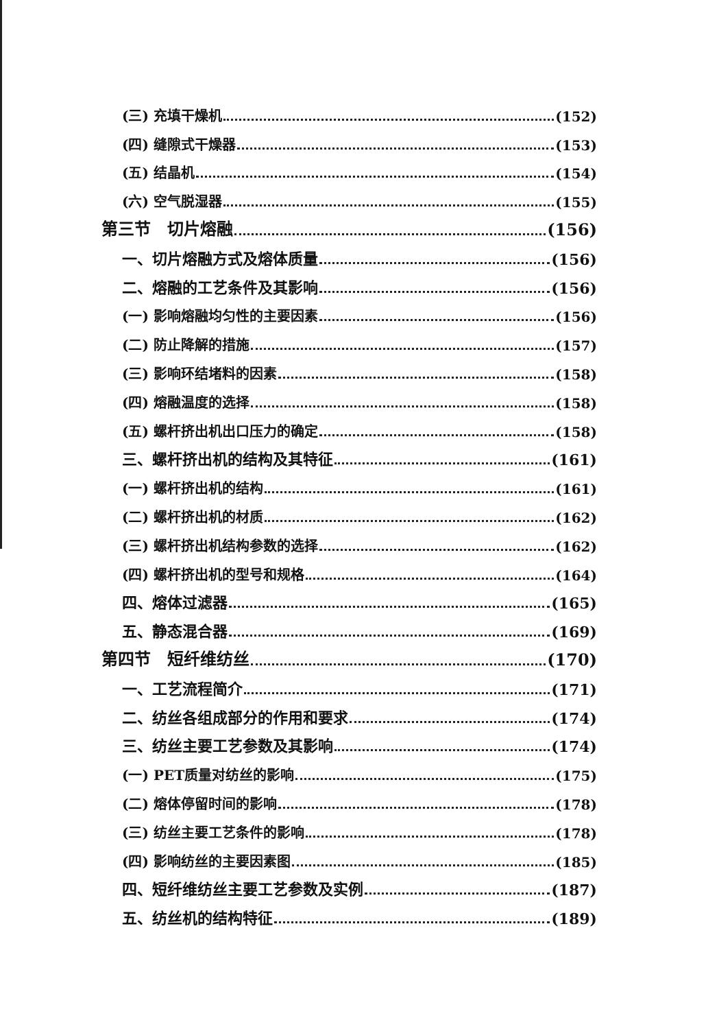(三) 充填干燥机 (152)
(四) 缝隙式干燥器 (153)
(五) 结晶机 (154)
(六) 空气脱湿器 (155)
第三节　切片熔融 (156)
一、切片熔融方式及熔体质量 (156)
二、熔融的工艺条件及其影响 (156)
(一) 影响熔融均匀性的主要因素 (156)
(二) 防止降解的措施 (157)
(三) 影响环结堵料的因素 (158)
(四) 熔融温度的选择 (158)
(五) 螺杆挤出机出口压力的确定 (158)
三、螺杆挤出机的结构及其特征 (161)
(一) 螺杆挤出机的结构 (161)
(二) 螺杆挤出机的材质 (162)
(三) 螺杆挤出机结构参数的选择 (162)
(四) 螺杆挤出机的型号和规格 (164)
四、熔体过滤器 (165)
五、静态混合器 (169)
第四节　短纤维纺丝 (170)
一、工艺流程简介 (171)
二、纺丝各组成部分的作用和要求 (174)
三、纺丝主要工艺参数及其影响 (174)
(一) PET质量对纺丝的影响 (175)
(二) 熔体停留时间的影响 (178)
(三) 纺丝主要工艺条件的影响 (178)
(四) 影响纺丝的主要因素图 (185)
四、短纤维纺丝主要工艺参数及实例 (187)
五、纺丝机的结构特征 (189)